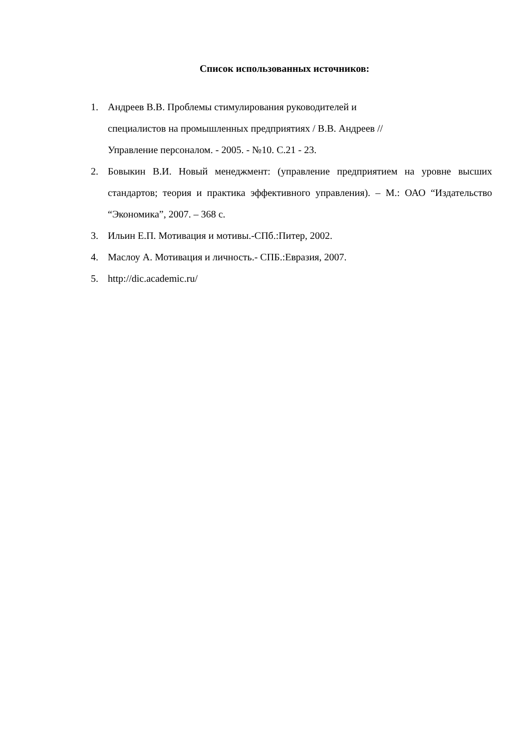Список использованных источников:
1. Андреев В.В. Проблемы стимулирования руководителей и
специалистов на промышленных предприятиях / В.В. Андреев //
Управление персоналом. - 2005. - №10. С.21 - 23.
2. Бовыкин В.И. Новый менеджмент: (управление предприятием на уровне высших стандартов; теория и практика эффективного управления). – М.: ОАО “Издательство “Экономика”, 2007. – 368 с.
3. Ильин Е.П. Мотивация и мотивы.-СПб.:Питер, 2002.
4. Маслоу А. Мотивация и личность.- СПБ.:Евразия, 2007.
5. http://dic.academic.ru/